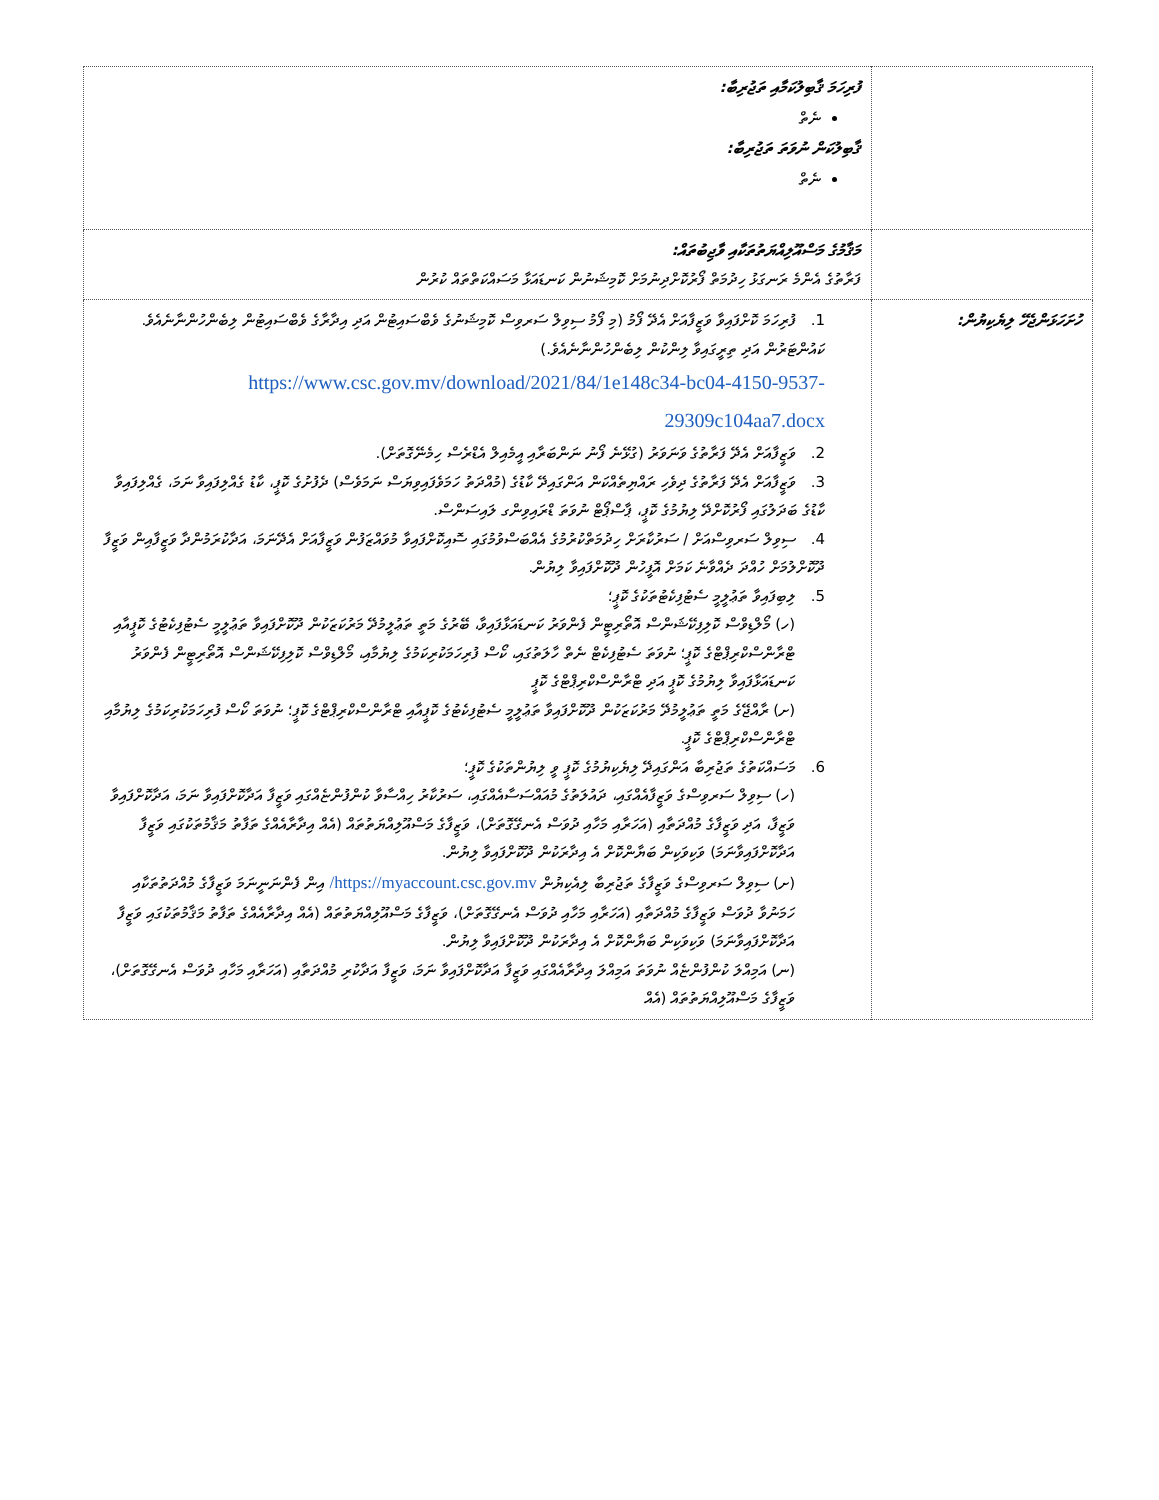| | ފުރިހަމަ ޤާބިލުކަމާއި ތަޖުރިބާ: ނެތް ޤާބިލުކަން ނުވަތަ ތަޖުރިބާ: ނެތް |
| | މަޤާމުގެ މަސްއޫލިއްޔަތުތަކާއި ވާޖިބުތައް: ފަރާތުގެ އެންމެ ރަނގަޅު ހިދުމަތް ފޯރުކޮށްދިނުމަށް ކޮމިޝަނުން ކަނޑައަޅާ މަސައްކަތްތައް ކުރުން |
| ހުށަހަޅަންޖެހޭ ލިޔެކިޔުން: | 1. ފުރިހަމަ ކޮށްފައިވާ ވަޒީފާއަށް އެދޭ ފޯމު (މި ފޯމު ސިވިލް ސަރވިސް ކޮމިޝަނުގެ ވެބްސައިޓުން އަދި އިދާރާގެ ވެބްސައިޓުން ލިބެންހުންނާނެއެވެ. ކައުންޓަރުން އަދި ތިރީގައިވާ ލިންކުން ލިބެންހުންނާނެއެވެ.) https://www.csc.gov.mv/download/2021/84/1e148c34-bc04-4150-9537-29309c104aa7.docx 2. ވަޒީފާއަށް އެދޭ ފަރާތުގެ ވަނަވަރު (ގުޅޭނެ ފޯނު ނަންބަރާއި އީމެއިލް އެޑްރެސް ހިމެނޭގޮތަށް). 3. ވަޒީފާއަށް އެދޭ ފަރާތުގެ ދިވެހި ރައްޔިތެއްކަން އަންގައިދޭ ކާޑުގެ (މުއްދަތު ހަމަވެފައިވިޔަސް ނަމަވެސް) ދެފުށުގެ ކޮޕީ، ކާޑު ގެއްލިފައިވާ ނަމަ، ގެއްލިފައިވާ ކާޑުގެ ބަދަލުގައި ފޯރުކޮށްދޭ ލިޔުމުގެ ކޮޕީ، ޕާސްޕޯޓް ނުވަތަ ޑްރައިވިންގ ލައިސަންސް. 4. ސިވިލް ސަރވިސްއަށް / ސަރުކާރަށް ހިދުމަތްކުރުމުގެ އެއްބަސްވުމުގައި ސޮއިކޮށްފައިވާ މުވައްޒަފުން ވަޒީފާއަށް އެދޭނަމަ، އަދާކުރަމުންދާ ވަޒީފާއިން ވަޒީފާ ދޫކޮށްލުމަށް ހުއްދަ ދެއްވާނެ ކަމަށް އޮފީހުން ދޫކޮށްފައިވާ ލިޔުން. 5. ލިބިފައިވާ ތަޢުލީމީ ސެޓުފިކެޓުތަކުގެ ކޮޕީ؛ (ހ) މޯލްޑިވްސް ކޮލިފިކޭޝަންސް އޮތޯރިޓީން ފެންވަރު ކަނޑައަޅާފައިވާ، ބޭރުގެ މަތީ ތަޢުލީމުދޭ މަރުކަޒަކުން ދޫކޮށްފައިވާ ތަޢުލީމީ ސެޓުފިކެޓުގެ ކޮޕީއާއި ޓްރާންސްކްރިޕްޓްގެ ކޮޕީ؛ ނުވަތަ ސެޓުފިކެޓް ނެތް ހާލަތުގައި، ކޯސް ފުރިހަމަކުރިކަމުގެ ލިޔުމާއި، މޯލްޑިވްސް ކޮލިފިކޭޝަންސް އޮތޯރިޓީން ފެންވަރު ކަނޑައަޅާފައިވާ ލިޔުމުގެ ކޮޕީ އަދި ޓްރާންސްކްރިޕްޓްގެ ކޮޕީ (ށ) ރާއްޖޭގެ މަތީ ތަޢުލީމުދޭ މަރުކަޒަކުން ދޫކޮށްފައިވާ ތަޢުލީމީ ސެޓުފިކެޓުގެ ކޮޕީއާއި ޓްރާންސްކްރިޕްޓްގެ ކޮޕީ؛ ނުވަތަ ކޯސް ފުރިހަމަކުރިކަމުގެ ލިޔުމާއި ޓްރާންސްކްރިޕްޓްގެ ކޮޕީ. 6. މަސައްކަތުގެ ތަޖުރިބާ އަންގައިދޭ ލިޔެކިޔުމުގެ ކޮޕީ ވީ ލިޔުންތަކުގެ ކޮޕީ؛ (ހ) ސިވިލް ސަރވިސްގެ ވަޒީފާއެއްގައި، ދައުލަތުގެ މުއައްސަސާއެއްގައި، ސަރުކާރު ހިއްސާވާ ކުންފުންޏެއްގައި ވަޒީފާ އަދާކޮށްފައިވާ ނަމަ، އަދާކޮށްފައިވާ ވަޒީފާ، އަދި ވަޒީފާގެ މުއްދަތާއި (އަހަރާއި މަހާއި ދުވަސް އެނގޭގޮތަށް)، ވަޒީފާގެ މަސްއޫލިއްޔަތުތައް (އެއް އިދާރާއެއްގެ ތަފާތު މަޤާމުތަކުގައި ވަޒީފާ އަދާކޮށްފައިވާނަމަ) ވަކިވަކިން ބަޔާންކޮށް އެ އިދާރަކުން ދޫކޮށްފައިވާ ލިޔުން. (ށ) ސިވިލް ސަރވިސްގެ ވަޒީފާގެ ތަޖުރިބާ ލިއެކިޔުން https://myaccount.csc.gov.mv/ އިން ފެންނަނީނަމަ ވަޒީފާގެ މުއްދަތުތަކާއި ހަމަނުވާ ދުވަސް ވަޒީފާގެ މުއްދަތާއި (އަހަރާއި މަހާއި ދުވަސް އެނގޭގޮތަށް)، ވަޒީފާގެ މަސްއޫލިއްޔަތުތައް (އެއް އިދާރާއެއްގެ ތަފާތު މަޤާމުތަކުގައި ވަޒީފާ އަދާކޮށްފައިވާނަމަ) ވަކިވަކިން ބަޔާންކޮށް އެ އިދާރަކުން ދޫކޮށްފައިވާ ލިޔުން. (ނ) އަމިއްލަ ކުންފުންޏެއް ނުވަތަ އަމިއްލަ އިދާރާއެއްގައި ވަޒީފާ އަދާކޮށްފައިވާ ނަމަ، ވަޒީފާ އަދާކުރި މުއްދަތާއި (އަހަރާއި މަހާއި ދުވަސް އެނގޭގޮތަށް)، ވަޒީފާގެ މަސްއޫލިއްޔަތުތައް (އެއް |